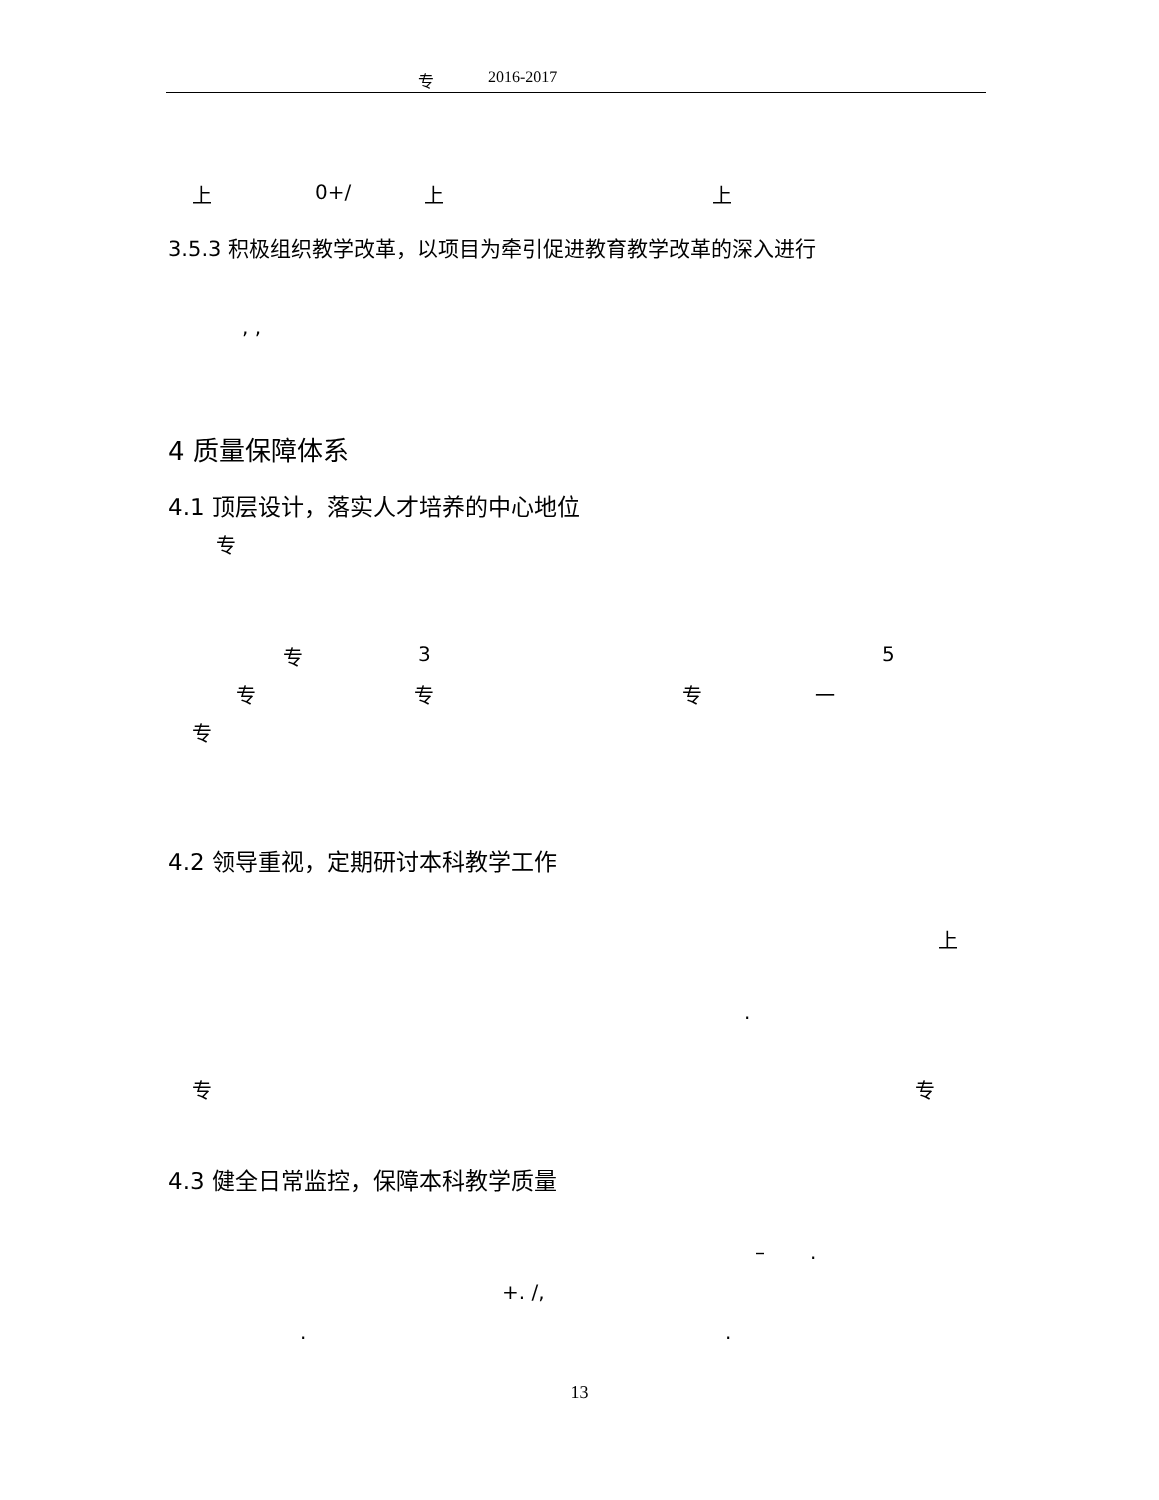专 2016-2017
上 0+/ 上 上
3.5.3 积极组织教学改革，以项目为牵引促进教育教学改革的深入进行
, ,
4 质量保障体系
4.1 顶层设计，落实人才培养的中心地位
专
专 3 5
专 专 专 一
专
4.2 领导重视，定期研讨本科教学工作
上
.
专 专
4.3 健全日常监控，保障本科教学质量
–.
+. /,
..
13